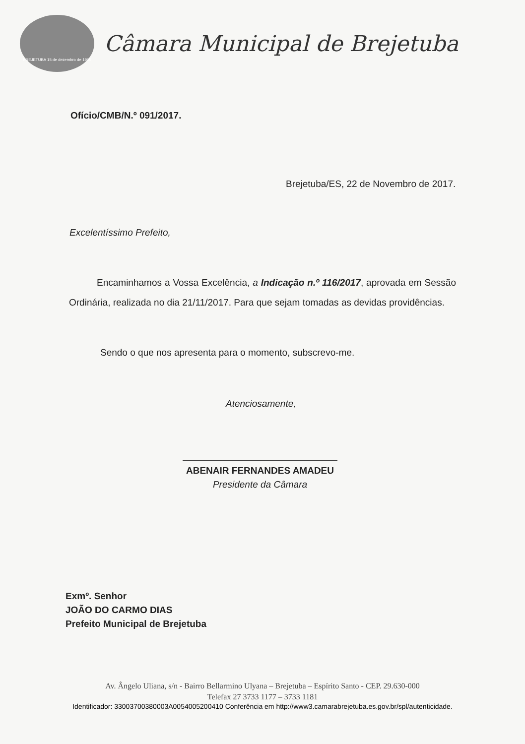BREJETUBA 15 de dezembro de 1995
Câmara Municipal de Brejetuba
Ofício/CMB/N.º 091/2017.
Brejetuba/ES, 22 de Novembro de 2017.
Excelentíssimo Prefeito,
Encaminhamos a Vossa Excelência, a Indicação n.º 116/2017, aprovada em Sessão Ordinária, realizada no dia 21/11/2017. Para que sejam tomadas as devidas providências.
Sendo o que nos apresenta para o momento, subscrevo-me.
Atenciosamente,
ABENAIR FERNANDES AMADEU
Presidente da Câmara
Exmº. Senhor
JOÃO DO CARMO DIAS
Prefeito Municipal de Brejetuba
Av. Ângelo Uliana, s/n - Bairro Bellarmino Ulyana – Brejetuba – Espírito Santo - CEP. 29.630-000
Telefax 27 3733 1177 – 3733 1181
Identificador: 33003700380003A0054005200410 Conferência em http://www3.camarabrejetuba.es.gov.br/spl/autenticidade.